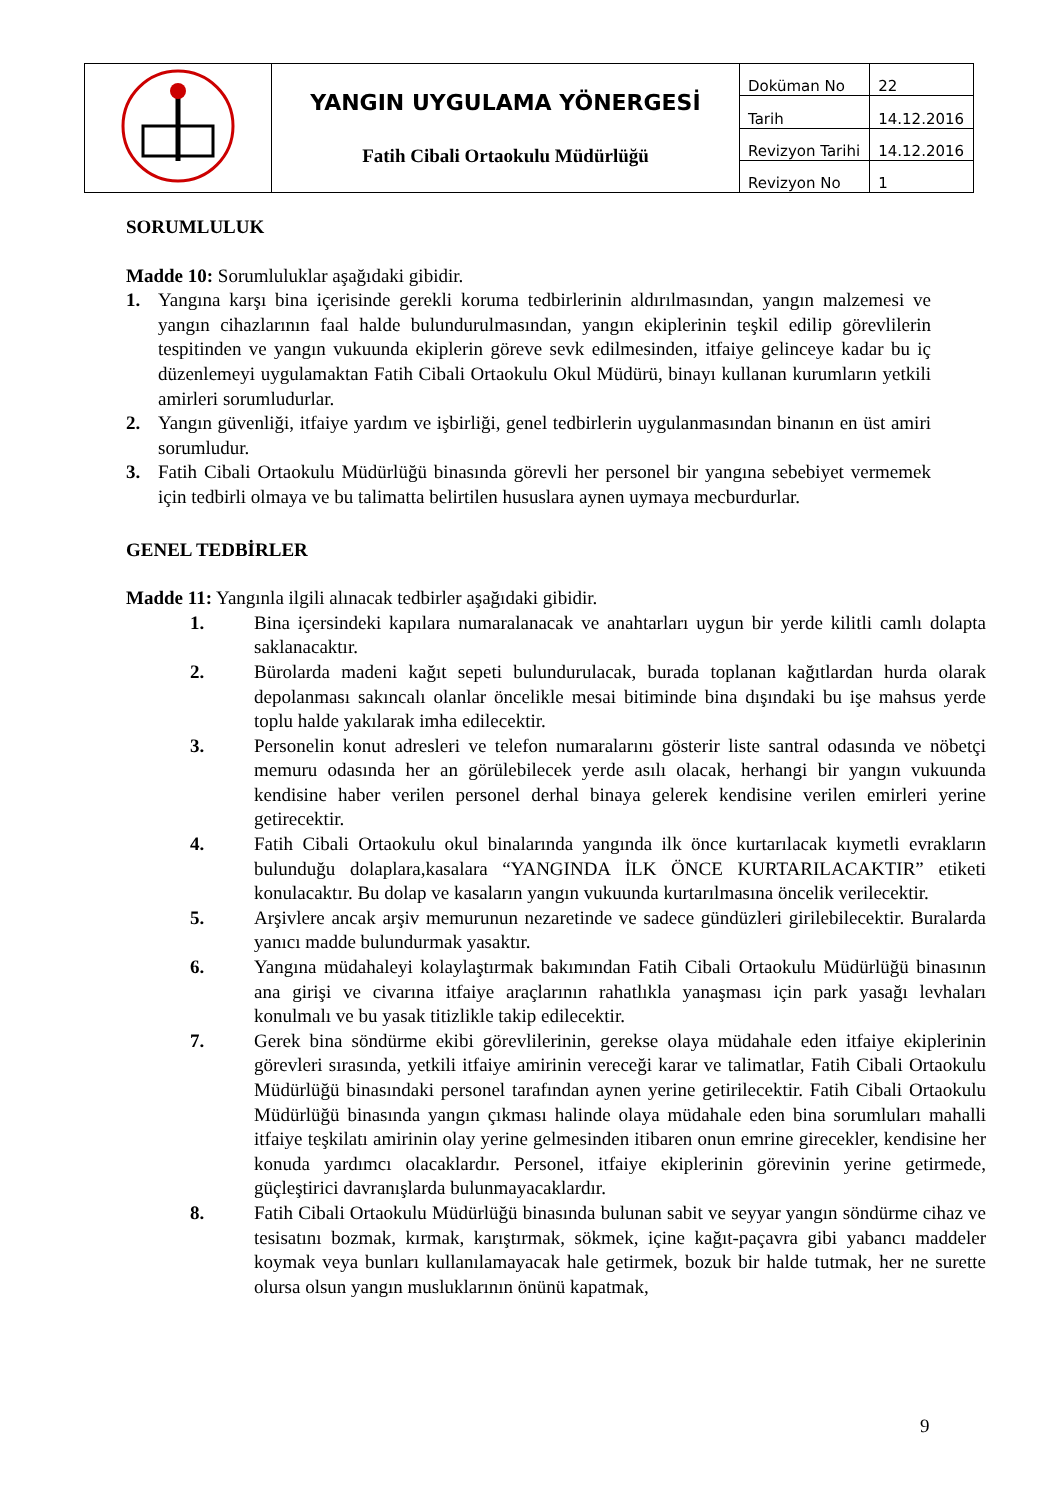| | YANGIN UYGULAMA YÖNERGESİ Fatih Cibali Ortaokulu Müdürlüğü | Doküman No | 22 |
| | | Tarih | 14.12.2016 |
| | | Revizyon Tarihi | 14.12.2016 |
| | | Revizyon No | 1 |
SORUMLULUK
Madde 10: Sorumluluklar aşağıdaki gibidir.
1. Yangına karşı bina içerisinde gerekli koruma tedbirlerinin aldırılmasından, yangın malzemesi ve yangın cihazlarının faal halde bulundurulmasından, yangın ekiplerinin teşkil edilip görevlilerin tespitinden ve yangın vukuunda ekiplerin göreve sevk edilmesinden, itfaiye gelinceye kadar bu iç düzenlemeyi uygulamaktan Fatih Cibali Ortaokulu Okul Müdürü, binayı kullanan kurumların yetkili amirleri sorumludurlar.
2. Yangın güvenliği, itfaiye yardım ve işbirliği, genel tedbirlerin uygulanmasından binanın en üst amiri sorumludur.
3. Fatih Cibali Ortaokulu Müdürlüğü binasında görevli her personel bir yangına sebebiyet vermemek için tedbirli olmaya ve bu talimatta belirtilen hususlara aynen uymaya mecburdurlar.
GENEL TEDBİRLER
Madde 11: Yangınla ilgili alınacak tedbirler aşağıdaki gibidir.
1. Bina içersindeki kapılara numaralanacak ve anahtarları uygun bir yerde kilitli camlı dolapta saklanacaktır.
2. Bürolarda madeni kağıt sepeti bulundurulacak, burada toplanan kağıtlardan hurda olarak depolanması sakıncalı olanlar öncelikle mesai bitiminde bina dışındaki bu işe mahsus yerde toplu halde yakılarak imha edilecektir.
3. Personelin konut adresleri ve telefon numaralarını gösterir liste santral odasında ve nöbetçi memuru odasında her an görülebilecek yerde asılı olacak, herhangi bir yangın vukuunda kendisine haber verilen personel derhal binaya gelerek kendisine verilen emirleri yerine getirecektir.
4. Fatih Cibali Ortaokulu okul binalarında yangında ilk önce kurtarılacak kıymetli evrakların bulunduğu dolaplara,kasalara “YANGINDA İLK ÖNCE KURTARILACAKTIR” etiketi konulacaktır. Bu dolap ve kasaların yangın vukuunda kurtarılmasına öncelik verilecektir.
5. Arşivlere ancak arşiv memurunun nezaretinde ve sadece gündüzleri girilebilecektir. Buralarda yanıcı madde bulundurmak yasaktır.
6. Yangına müdahaleyi kolaylaştırmak bakımından Fatih Cibali Ortaokulu Müdürlüğü binasının ana girişi ve civarına itfaiye araçlarının rahatlıkla yanaşması için park yasağı levhaları konulmalı ve bu yasak titizlikle takip edilecektir.
7. Gerek bina söndürme ekibi görevlilerinin, gerekse olaya müdahale eden itfaiye ekiplerinin görevleri sırasında, yetkili itfaiye amirinin vereceği karar ve talimatlar, Fatih Cibali Ortaokulu Müdürlüğü binasındaki personel tarafından aynen yerine getirilecektir. Fatih Cibali Ortaokulu Müdürlüğü binasında yangın çıkması halinde olaya müdahale eden bina sorumluları mahalli itfaiye teşkilatı amirinin olay yerine gelmesinden itibaren onun emrine girecekler, kendisine her konuda yardımcı olacaklardır. Personel, itfaiye ekiplerinin görevinin yerine getirmede, güçleştirici davranışlarda bulunmayacaklardır.
8. Fatih Cibali Ortaokulu Müdürlüğü binasında bulunan sabit ve seyyar yangın söndürme cihaz ve tesisatını bozmak, kırmak, karıştırmak, sökmek, içine kağıt-paçavra gibi yabancı maddeler koymak veya bunları kullanılamayacak hale getirmek, bozuk bir halde tutmak, her ne surette olursa olsun yangın musluklarının önünü kapatmak,
9